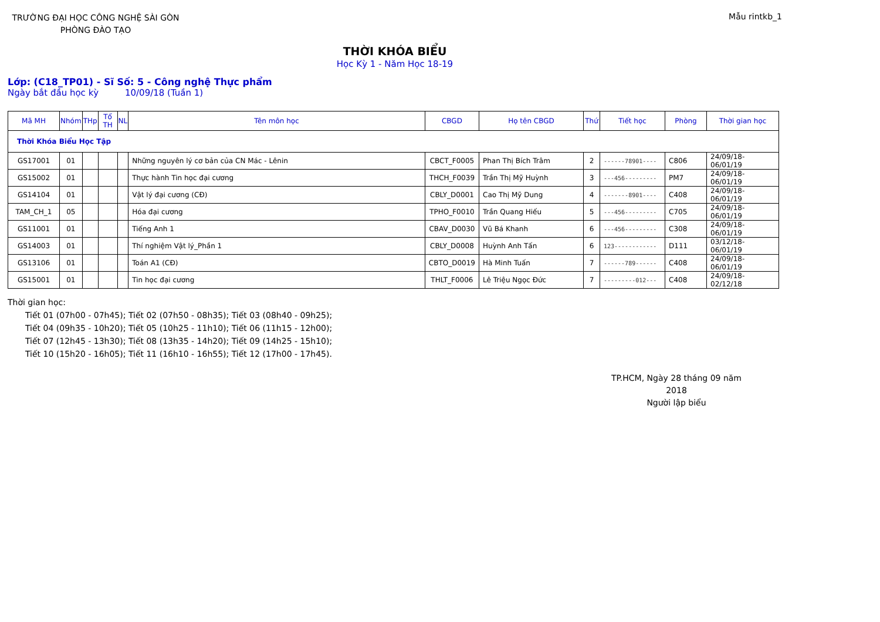TRƯỜNG ĐẠI HỌC CÔNG NGHỆ SÀI GÒN
PHÒNG ĐÀO TẠO
Mẫu rintkb_1
THỜI KHÓA BIỂU
Học Kỳ 1 - Năm Học 18-19
Lớp: (C18_TP01) - Sĩ Số: 5 - Công nghệ Thực phẩm
Ngày bắt đầu học kỳ 10/09/18 (Tuần 1)
| Mã MH | Nhóm | THp | Tổ TH | NL | Tên môn học | CBGD | Họ tên CBGD | Thứ | Tiết học | Phòng | Thời gian học |
| --- | --- | --- | --- | --- | --- | --- | --- | --- | --- | --- | --- |
| Thời Khóa Biểu Học Tập | | | | | | | | | | | |
| GS17001 | 01 | | | | Những nguyên lý cơ bản của CN Mác - Lênin | CBCT_F0005 | Phan Thị Bích Trâm | 2 | ------78901---- | C806 | 24/09/18-06/01/19 |
| GS15002 | 01 | | | | Thực hành Tin học đại cương | THCH_F0039 | Trần Thị Mỹ Huỳnh | 3 | ---456--------- | PM7 | 24/09/18-06/01/19 |
| GS14104 | 01 | | | | Vật lý đại cương (CĐ) | CBLY_D0001 | Cao Thị Mỹ Dung | 4 | -------8901---- | C408 | 24/09/18-06/01/19 |
| TAM_CH_1 | 05 | | | | Hóa đại cương | TPHO_F0010 | Trần Quang Hiếu | 5 | ---456--------- | C705 | 24/09/18-06/01/19 |
| GS11001 | 01 | | | | Tiếng Anh 1 | CBAV_D0030 | Vũ Bá Khanh | 6 | ---456--------- | C308 | 24/09/18-06/01/19 |
| GS14003 | 01 | | | | Thí nghiệm Vật lý_Phần 1 | CBLY_D0008 | Huỳnh Anh Tấn | 6 | 123------------ | D111 | 03/12/18-06/01/19 |
| GS13106 | 01 | | | | Toán A1 (CĐ) | CBTO_D0019 | Hà Minh Tuấn | 7 | ------789------ | C408 | 24/09/18-06/01/19 |
| GS15001 | 01 | | | | Tin học đại cương | THLT_F0006 | Lê Triệu Ngọc Đức | 7 | ---------012--- | C408 | 24/09/18-02/12/18 |
Thời gian học:
Tiết 01 (07h00 - 07h45); Tiết 02 (07h50 - 08h35); Tiết 03 (08h40 - 09h25);
Tiết 04 (09h35 - 10h20); Tiết 05 (10h25 - 11h10); Tiết 06 (11h15 - 12h00);
Tiết 07 (12h45 - 13h30); Tiết 08 (13h35 - 14h20); Tiết 09 (14h25 - 15h10);
Tiết 10 (15h20 - 16h05); Tiết 11 (16h10 - 16h55); Tiết 12 (17h00 - 17h45).
TP.HCM, Ngày 28 tháng 09 năm 2018
Người lập biểu